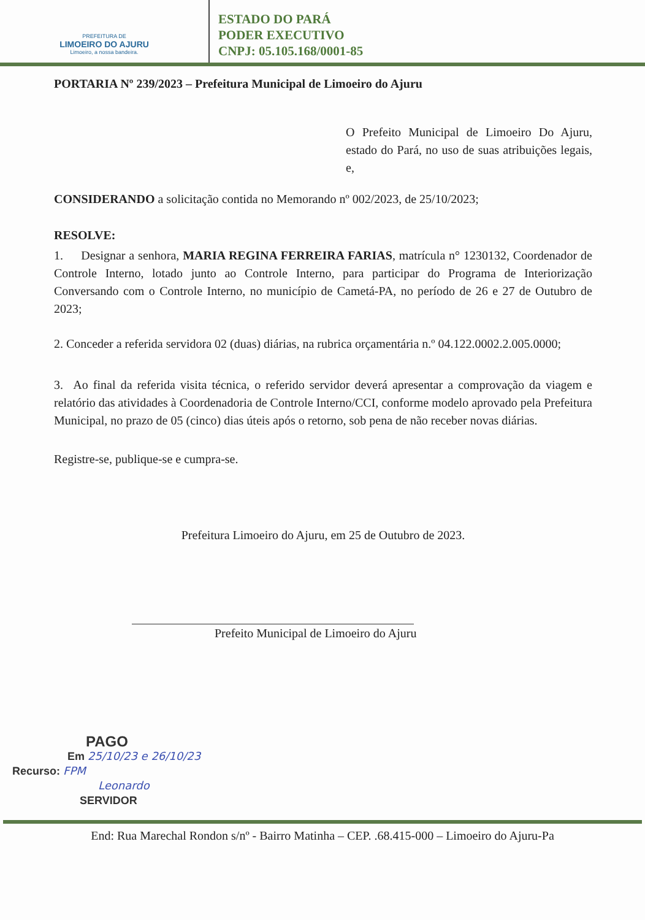PREFEITURA DE
LIMOEIRO DO AJURU
Limoeiro, a nossa bandeira.
ESTADO DO PARÁ
PODER EXECUTIVO
CNPJ: 05.105.168/0001-85
PORTARIA Nº 239/2023 – Prefeitura Municipal de Limoeiro do Ajuru
O Prefeito Municipal de Limoeiro Do Ajuru, estado do Pará, no uso de suas atribuições legais, e,
CONSIDERANDO a solicitação contida no Memorando nº 002/2023, de 25/10/2023;
RESOLVE:
1. Designar a senhora, MARIA REGINA FERREIRA FARIAS, matrícula n° 1230132, Coordenador de Controle Interno, lotado junto ao Controle Interno, para participar do Programa de Interiorização Conversando com o Controle Interno, no município de Cametá-PA, no período de 26 e 27 de Outubro de 2023;
2. Conceder a referida servidora 02 (duas) diárias, na rubrica orçamentária n.º 04.122.0002.2.005.0000;
3. Ao final da referida visita técnica, o referido servidor deverá apresentar a comprovação da viagem e relatório das atividades à Coordenadoria de Controle Interno/CCI, conforme modelo aprovado pela Prefeitura Municipal, no prazo de 05 (cinco) dias úteis após o retorno, sob pena de não receber novas diárias.
Registre-se, publique-se e cumpra-se.
Prefeitura Limoeiro do Ajuru, em 25 de Outubro de 2023.
Prefeito Municipal de Limoeiro do Ajuru
PAGO
Em 25/10/23 e 26/10/23
Recurso: FPM
Leonardo
SERVIDOR
End: Rua Marechal Rondon s/nº - Bairro Matinha – CEP. .68.415-000 – Limoeiro do Ajuru-Pa